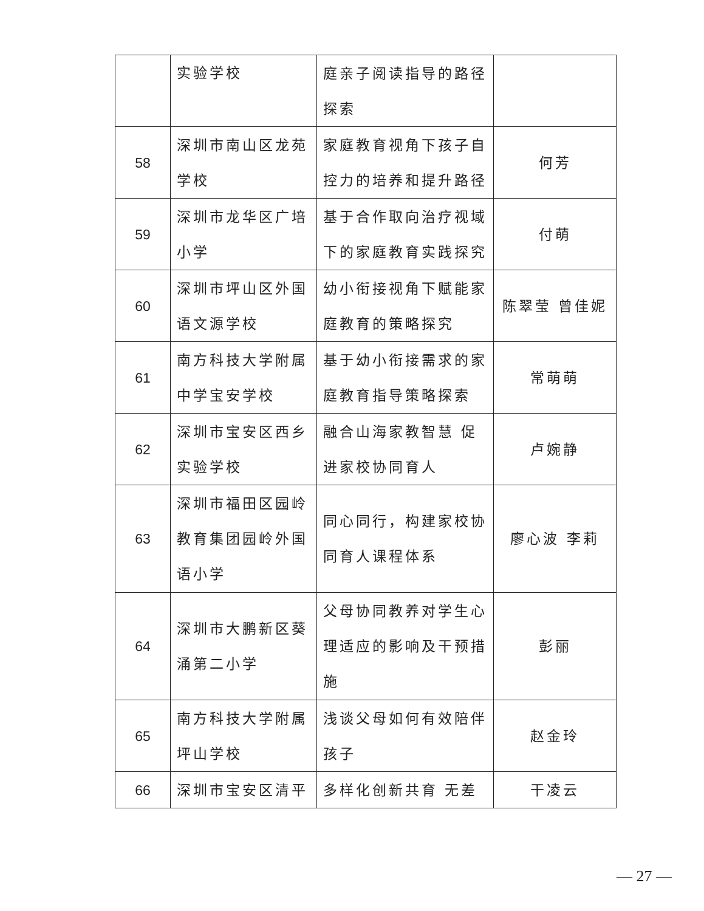| | 实验学校 | 庭亲子阅读指导的路径探索 | |
| 58 | 深圳市南山区龙苑学校 | 家庭教育视角下孩子自控力的培养和提升路径 | 何芳 |
| 59 | 深圳市龙华区广培小学 | 基于合作取向治疗视域下的家庭教育实践探究 | 付萌 |
| 60 | 深圳市坪山区外国语文源学校 | 幼小衔接视角下赋能家庭教育的策略探究 | 陈翠莹 曾佳妮 |
| 61 | 南方科技大学附属中学宝安学校 | 基于幼小衔接需求的家庭教育指导策略探索 | 常萌萌 |
| 62 | 深圳市宝安区西乡实验学校 | 融合山海家教智慧 促进家校协同育人 | 卢婉静 |
| 63 | 深圳市福田区园岭教育集团园岭外国语小学 | 同心同行，构建家校协同育人课程体系 | 廖心波 李莉 |
| 64 | 深圳市大鹏新区葵涌第二小学 | 父母协同教养对学生心理适应的影响及干预措施 | 彭丽 |
| 65 | 南方科技大学附属坪山学校 | 浅谈父母如何有效陪伴孩子 | 赵金玲 |
| 66 | 深圳市宝安区清平 | 多样化创新共育 无差 | 干凌云 |
— 27 —